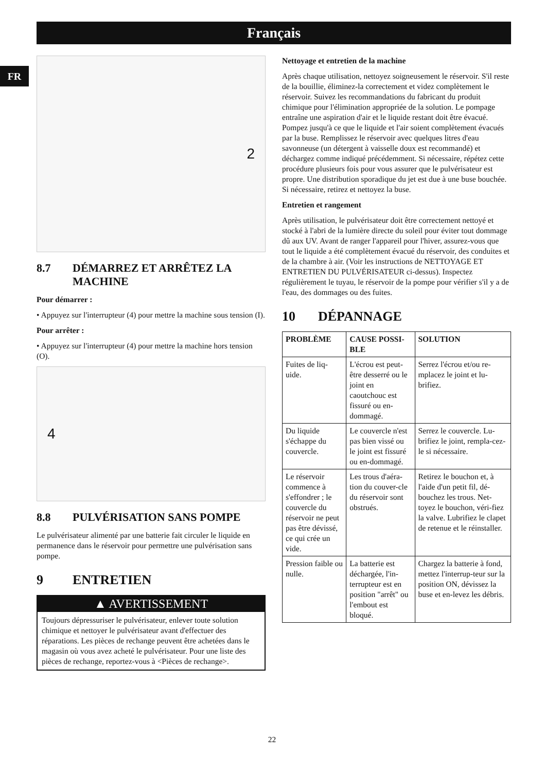Français
FR
2
8.7 DÉMARREZ ET ARRÊTEZ LA MACHINE
Pour démarrer :
• Appuyez sur l'interrupteur (4) pour mettre la machine sous tension (I).
Pour arrêter :
• Appuyez sur l'interrupteur (4) pour mettre la machine hors tension (O).
4
8.8 PULVÉRISATION SANS POMPE
Le pulvérisateur alimenté par une batterie fait circuler le liquide en permanence dans le réservoir pour permettre une pulvérisation sans pompe.
9 ENTRETIEN
▲ AVERTISSEMENT
Toujours dépressuriser le pulvérisateur, enlever toute solution chimique et nettoyer le pulvérisateur avant d'effectuer des réparations. Les pièces de rechange peuvent être achetées dans le magasin où vous avez acheté le pulvérisateur. Pour une liste des pièces de rechange, reportez-vous à <Pièces de rechange>.
Nettoyage et entretien de la machine
Après chaque utilisation, nettoyez soigneusement le réservoir. S'il reste de la bouillie, éliminez-la correctement et videz complètement le réservoir. Suivez les recommandations du fabricant du produit chimique pour l'élimination appropriée de la solution. Le pompage entraîne une aspiration d'air et le liquide restant doit être évacué. Pompez jusqu'à ce que le liquide et l'air soient complètement évacués par la buse. Remplissez le réservoir avec quelques litres d'eau savonneuse (un détergent à vaisselle doux est recommandé) et déchargez comme indiqué précédemment. Si nécessaire, répétez cette procédure plusieurs fois pour vous assurer que le pulvérisateur est propre. Une distribution sporadique du jet est due à une buse bouchée. Si nécessaire, retirez et nettoyez la buse.
Entretien et rangement
Après utilisation, le pulvérisateur doit être correctement nettoyé et stocké à l'abri de la lumière directe du soleil pour éviter tout dommage dû aux UV. Avant de ranger l'appareil pour l'hiver, assurez-vous que tout le liquide a été complètement évacué du réservoir, des conduites et de la chambre à air. (Voir les instructions de NETTOYAGE ET ENTRETIEN DU PULVÉRISATEUR ci-dessus). Inspectez régulièrement le tuyau, le réservoir de la pompe pour vérifier s'il y a de l'eau, des dommages ou des fuites.
10 DÉPANNAGE
| PROBLÈME | CAUSE POSSI-BLE | SOLUTION |
| --- | --- | --- |
| Fuites de liq-uide. | L'écrou est peut-être desserré ou le joint en caoutchouc est fissuré ou en-dommagé. | Serrez l'écrou et/ou re-mplacez le joint et lu-brifiez. |
| Du liquide s'échappe du couvercle. | Le couvercle n'est pas bien vissé ou le joint est fissuré ou en-dommagé. | Serrez le couvercle. Lu-brifiez le joint, rempla-cez-le si nécessaire. |
| Le réservoir commence à s'effondrer ; le couvercle du réservoir ne peut pas être dévissé, ce qui crée un vide. | Les trous d'aéra-tion du couver-cle du réservoir sont obstrués. | Retirez le bouchon et, à l'aide d'un petit fil, dé-bouchez les trous. Net-toyez le bouchon, véri-fiez la valve. Lubrifiez le clapet de retenue et le réinstaller. |
| Pression faible ou nulle. | La batterie est déchargée, l'in-terrupteur est en position "arrêt" ou l'embout est bloqué. | Chargez la batterie à fond, mettez l'interrup-teur sur la position ON, dévissez la buse et en-levez les débris. |
22